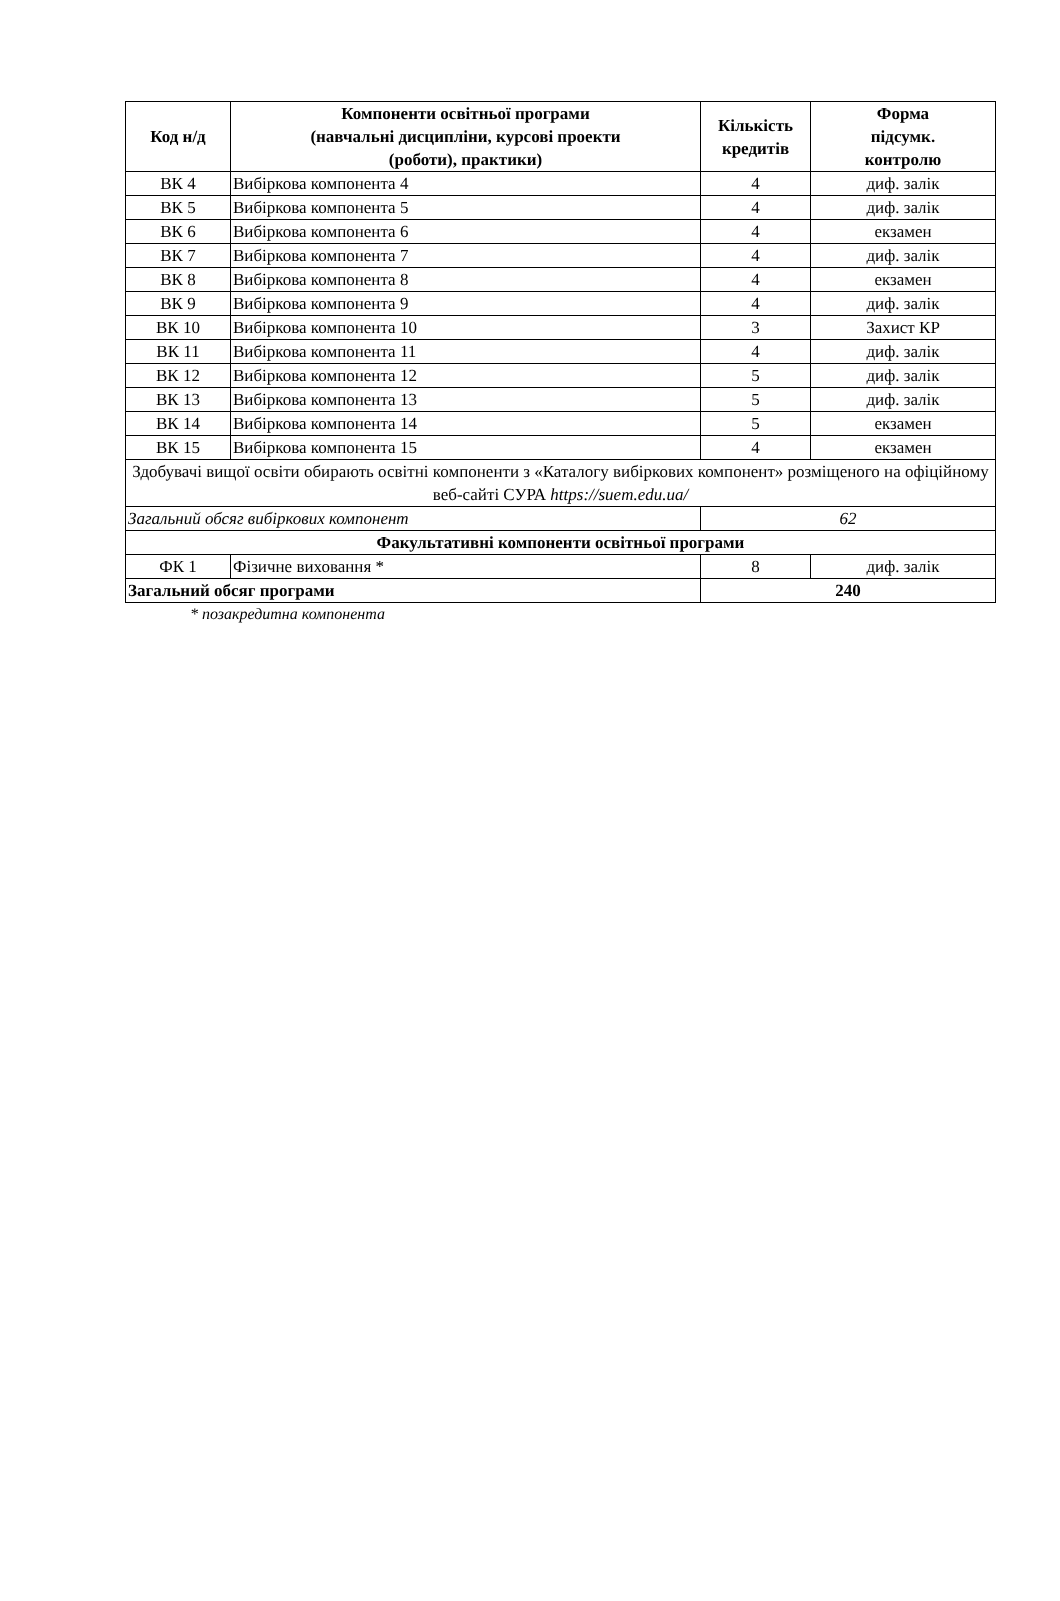| Код н/д | Компоненти освітньої програми (навчальні дисципліни, курсові проекти (роботи), практики) | Кількість кредитів | Форма підсумк. контролю |
| --- | --- | --- | --- |
| ВК 4 | Вибіркова компонента 4 | 4 | диф. залік |
| ВК 5 | Вибіркова компонента 5 | 4 | диф. залік |
| ВК 6 | Вибіркова компонента 6 | 4 | екзамен |
| ВК 7 | Вибіркова компонента 7 | 4 | диф. залік |
| ВК 8 | Вибіркова компонента 8 | 4 | екзамен |
| ВК 9 | Вибіркова компонента 9 | 4 | диф. залік |
| ВК 10 | Вибіркова компонента 10 | 3 | Захист КР |
| ВК 11 | Вибіркова компонента 11 | 4 | диф. залік |
| ВК 12 | Вибіркова компонента 12 | 5 | диф. залік |
| ВК 13 | Вибіркова компонента 13 | 5 | диф. залік |
| ВК 14 | Вибіркова компонента 14 | 5 | екзамен |
| ВК 15 | Вибіркова компонента 15 | 4 | екзамен |
| Здобувачі вищої освіти обирають освітні компоненти з «Каталогу вибіркових компонент» розміщеного на офіційному веб-сайті СУРА https://suem.edu.ua/ | | | |
| Загальний обсяг вибіркових компонент | | 62 | |
| Факультативні компоненти освітньої програми | | | |
| ФК 1 | Фізичне виховання * | 8 | диф. залік |
| Загальний обсяг програми | | 240 | |
* позакредитна компонента